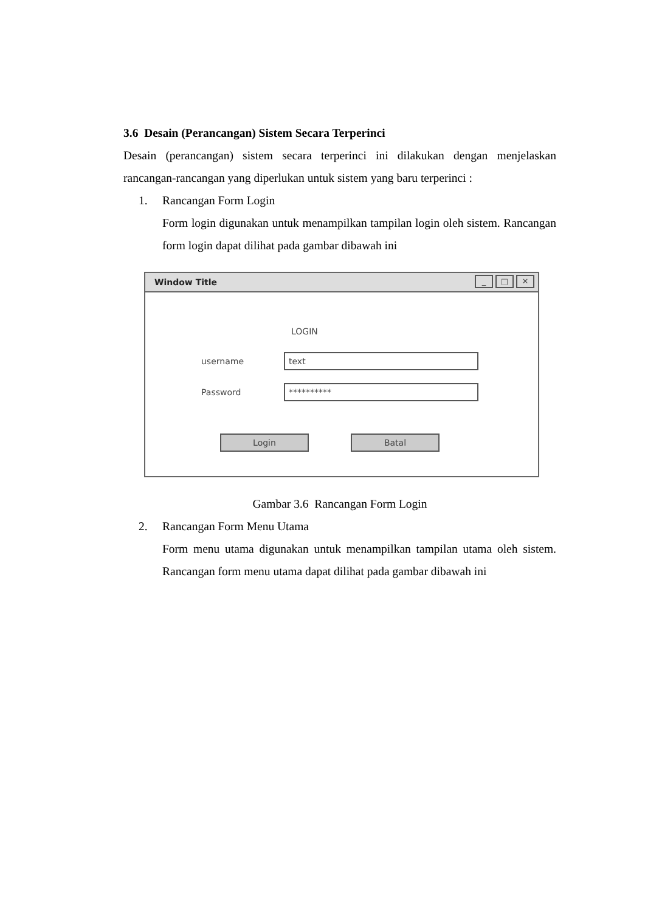3.6 Desain (Perancangan) Sistem Secara Terperinci
Desain (perancangan) sistem secara terperinci ini dilakukan dengan menjelaskan rancangan-rancangan yang diperlukan untuk sistem yang baru terperinci :
1. Rancangan Form Login
Form login digunakan untuk menampilkan tampilan login oleh sistem. Rancangan form login dapat dilihat pada gambar dibawah ini
Window Title
_ □ ✕
LOGIN
username text
Password **********
Login Batal
Gambar 3.6 Rancangan Form Login
2. Rancangan Form Menu Utama
Form menu utama digunakan untuk menampilkan tampilan utama oleh sistem. Rancangan form menu utama dapat dilihat pada gambar dibawah ini